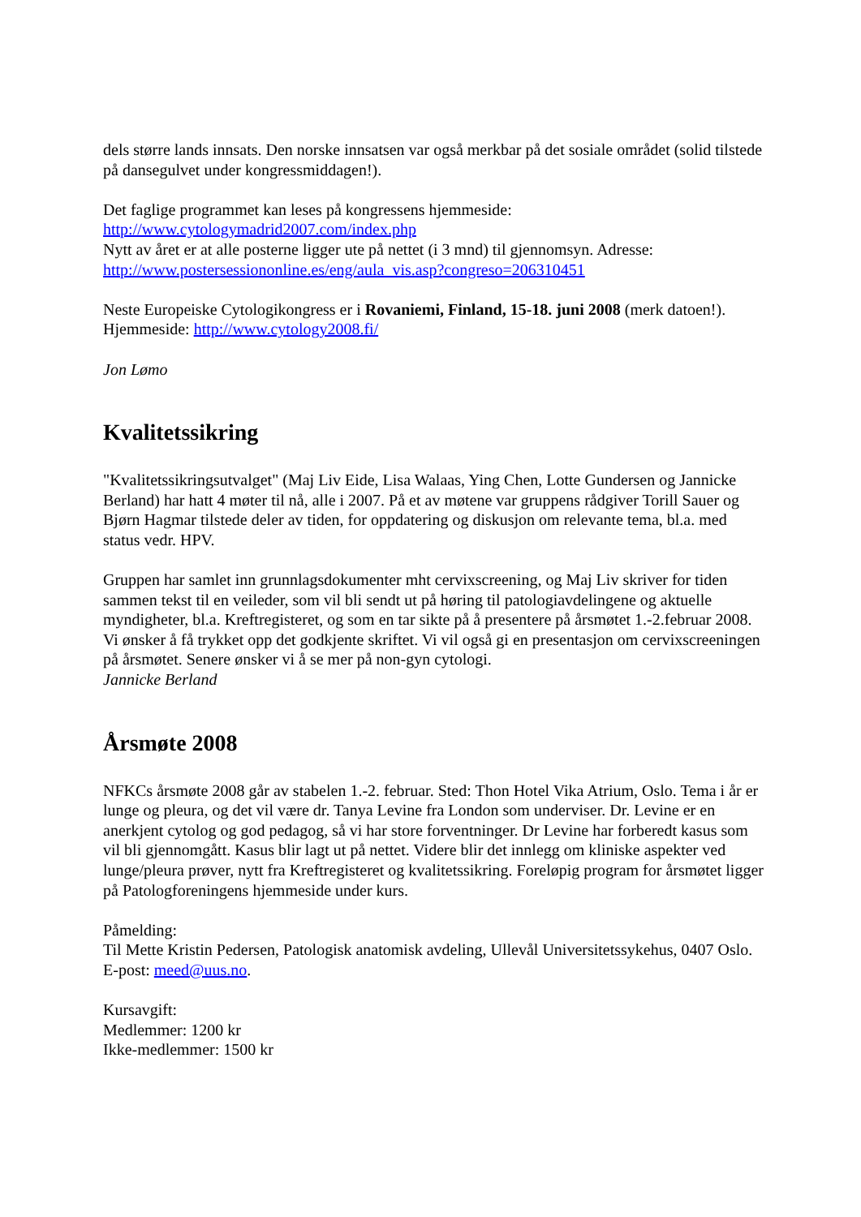dels større lands innsats. Den norske innsatsen var også merkbar på det sosiale området (solid tilstede på dansegulvet under kongressmiddagen!).
Det faglige programmet kan leses på kongressens hjemmeside:
http://www.cytologymadrid2007.com/index.php
Nytt av året er at alle posterne ligger ute på nettet (i 3 mnd) til gjennomsyn. Adresse:
http://www.postersessiononline.es/eng/aula_vis.asp?congreso=206310451
Neste Europeiske Cytologikongress er i Rovaniemi, Finland, 15-18. juni 2008 (merk datoen!). Hjemmeside: http://www.cytology2008.fi/
Jon Lømo
Kvalitetssikring
"Kvalitetssikringsutvalget" (Maj Liv Eide, Lisa Walaas, Ying Chen, Lotte Gundersen og Jannicke Berland) har hatt 4 møter til nå, alle i 2007. På et av møtene var gruppens rådgiver Torill Sauer og Bjørn Hagmar tilstede deler av tiden, for oppdatering og diskusjon om relevante tema, bl.a. med status vedr. HPV.
Gruppen har samlet inn grunnlagsdokumenter mht cervixscreening, og Maj Liv skriver for tiden sammen tekst til en veileder, som vil bli sendt ut på høring til patologiavdelingene og aktuelle myndigheter, bl.a. Kreftregisteret, og som en tar sikte på å presentere på årsmøtet 1.-2.februar 2008. Vi ønsker å få trykket opp det godkjente skriftet. Vi vil også gi en presentasjon om cervixscreeningen på årsmøtet. Senere ønsker vi å se mer på non-gyn cytologi.
Jannicke Berland
Årsmøte 2008
NFKCs årsmøte 2008 går av stabelen 1.-2. februar. Sted: Thon Hotel Vika Atrium, Oslo. Tema i år er lunge og pleura, og det vil være dr. Tanya Levine fra London som underviser. Dr. Levine er en anerkjent cytolog og god pedagog, så vi har store forventninger. Dr Levine har forberedt kasus som vil bli gjennomgått. Kasus blir lagt ut på nettet. Videre blir det innlegg om kliniske aspekter ved lunge/pleura prøver, nytt fra Kreftregisteret og kvalitetssikring. Foreløpig program for årsmøtet ligger på Patologforeningens hjemmeside under kurs.
Påmelding:
Til Mette Kristin Pedersen, Patologisk anatomisk avdeling, Ullevål Universitetssykehus, 0407 Oslo. E-post: meed@uus.no.
Kursavgift:
Medlemmer: 1200 kr
Ikke-medlemmer: 1500 kr